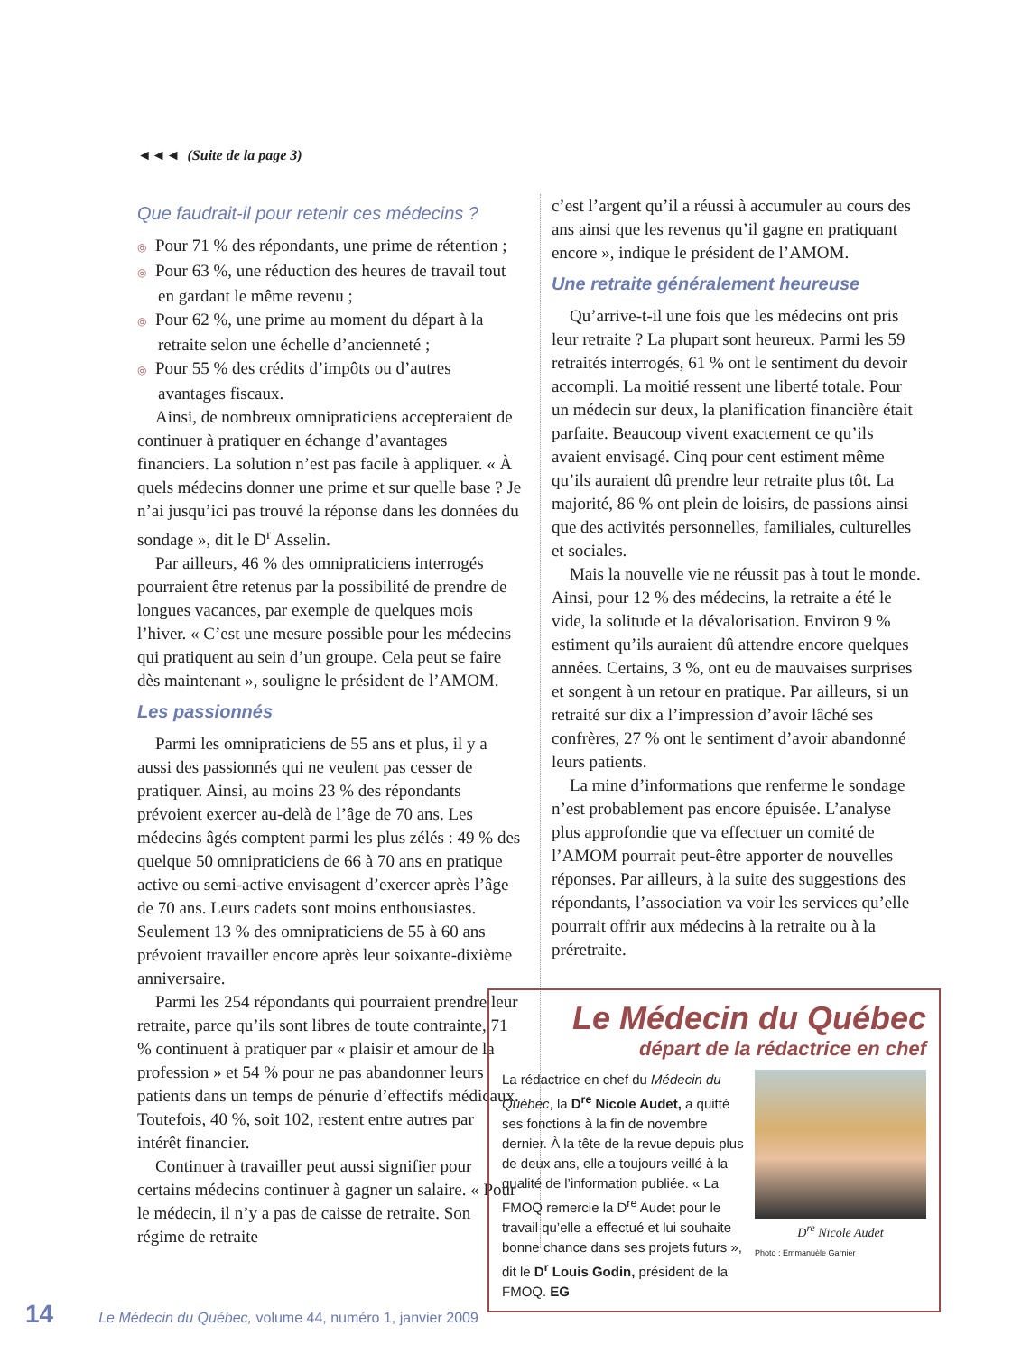◄◄◄ (Suite de la page 3)
Que faudrait-il pour retenir ces médecins ?
◎ Pour 71 % des répondants, une prime de rétention ;
◎ Pour 63 %, une réduction des heures de travail tout en gardant le même revenu ;
◎ Pour 62 %, une prime au moment du départ à la retraite selon une échelle d’ancienneté ;
◎ Pour 55 % des crédits d’impôts ou d’autres avantages fiscaux.
Ainsi, de nombreux omnipraticiens accepteraient de continuer à pratiquer en échange d’avantages financiers. La solution n’est pas facile à appliquer. « À quels médecins donner une prime et sur quelle base ? Je n’ai jusqu’ici pas trouvé la réponse dans les données du sondage », dit le D<sup>r</sup> Asselin.
Par ailleurs, 46 % des omnipraticiens interrogés pourraient être retenus par la possibilité de prendre de longues vacances, par exemple de quelques mois l’hiver. « C’est une mesure possible pour les médecins qui pratiquent au sein d’un groupe. Cela peut se faire dès maintenant », souligne le président de l’AMOM.
Les passionnés
Parmi les omnipraticiens de 55 ans et plus, il y a aussi des passionnés qui ne veulent pas cesser de pratiquer. Ainsi, au moins 23 % des répondants prévoient exercer au-delà de l’âge de 70 ans. Les médecins âgés comptent parmi les plus zélés : 49 % des quelque 50 omnipraticiens de 66 à 70 ans en pratique active ou semi-active envisagent d’exercer après l’âge de 70 ans. Leurs cadets sont moins enthousiastes. Seulement 13 % des omnipraticiens de 55 à 60 ans prévoient travailler encore après leur soixante-dixième anniversaire.
Parmi les 254 répondants qui pourraient prendre leur retraite, parce qu’ils sont libres de toute contrainte, 71 % continuent à pratiquer par « plaisir et amour de la profession » et 54 % pour ne pas abandonner leurs patients dans un temps de pénurie d’effectifs médicaux. Toutefois, 40 %, soit 102, restent entre autres par intérêt financier.
Continuer à travailler peut aussi signifier pour certains médecins continuer à gagner un salaire. « Pour le médecin, il n’y a pas de caisse de retraite. Son régime de retraite
c’est l’argent qu’il a réussi à accumuler au cours des ans ainsi que les revenus qu’il gagne en pratiquant encore », indique le président de l’AMOM.
Une retraite généralement heureuse
Qu’arrive-t-il une fois que les médecins ont pris leur retraite ? La plupart sont heureux. Parmi les 59 retraités interrogés, 61 % ont le sentiment du devoir accompli. La moitié ressent une liberté totale. Pour un médecin sur deux, la planification financière était parfaite. Beaucoup vivent exactement ce qu’ils avaient envisagé. Cinq pour cent estiment même qu’ils auraient dû prendre leur retraite plus tôt. La majorité, 86 % ont plein de loisirs, de passions ainsi que des activités personnelles, familiales, culturelles et sociales.
Mais la nouvelle vie ne réussit pas à tout le monde. Ainsi, pour 12 % des médecins, la retraite a été le vide, la solitude et la dévalorisation. Environ 9 % estiment qu’ils auraient dû attendre encore quelques années. Certains, 3 %, ont eu de mauvaises surprises et songent à un retour en pratique. Par ailleurs, si un retraité sur dix a l’impression d’avoir lâché ses confrères, 27 % ont le sentiment d’avoir abandonné leurs patients.
La mine d’informations que renferme le sondage n’est probablement pas encore épuisée. L’analyse plus approfondie que va effectuer un comité de l’AMOM pourrait peut-être apporter de nouvelles réponses. Par ailleurs, à la suite des suggestions des répondants, l’association va voir les services qu’elle pourrait offrir aux médecins à la retraite ou à la préretraite.
Le Médecin du Québec
départ de la rédactrice en chef
La rédactrice en chef du Médecin du Québec, la D<sup>re</sup> Nicole Audet, a quitté ses fonctions à la fin de novembre dernier. À la tête de la revue depuis plus de deux ans, elle a toujours veillé à la qualité de l’information publiée. « La FMOQ remercie la D<sup>re</sup> Audet pour le travail qu’elle a effectué et lui souhaite bonne chance dans ses projets futurs », dit le D<sup>r</sup> Louis Godin, président de la FMOQ. EG
D<sup>re</sup> Nicole Audet
Photo : Emmanuèle Garnier
14 Le Médecin du Québec, volume 44, numéro 1, janvier 2009